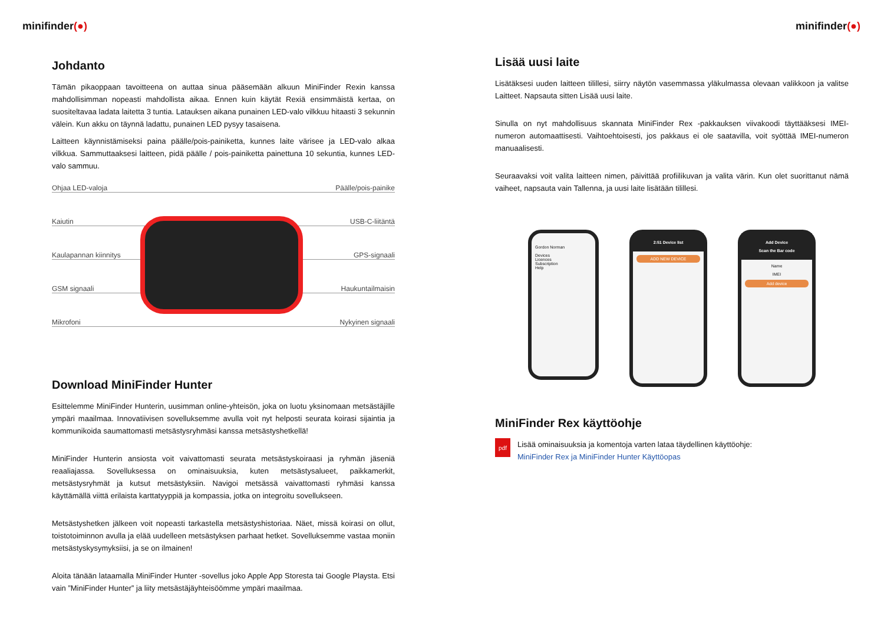minifinder(●)
Johdanto
Tämän pikaoppaan tavoitteena on auttaa sinua pääsemään alkuun MiniFinder Rexin kanssa mahdollisimman nopeasti mahdollista aikaa. Ennen kuin käytät Rexiä ensimmäistä kertaa, on suositeltavaa ladata laitetta 3 tuntia. Latauksen aikana punainen LED-valo vilkkuu hitaasti 3 sekunnin välein. Kun akku on täynnä ladattu, punainen LED pysyy tasaisena.
Laitteen käynnistämiseksi paina päälle/pois-painiketta, kunnes laite värisee ja LED-valo alkaa vilkkua. Sammuttaaksesi laitteen, pidä päälle / pois-painiketta painettuna 10 sekuntia, kunnes LED-valo sammuu.
Ohjaa LED-valoja Päälle/pois-painike
Kaiutin USB-C-liitäntä
Kaulapannan kiinnitys GPS-signaali
GSM signaali Haukuntailmaisin
Mikrofoni Nykyinen signaali
Download MiniFinder Hunter
Esittelemme MiniFinder Hunterin, uusimman online-yhteisön, joka on luotu yksinomaan metsästäjille ympäri maailmaa. Innovatiivisen sovelluksemme avulla voit nyt helposti seurata koirasi sijaintia ja kommunikoida saumattomasti metsästysryhmäsi kanssa metsästyshetkellä!
MiniFinder Hunterin ansiosta voit vaivattomasti seurata metsästyskoiraasi ja ryhmän jäseniä reaaliajassa. Sovelluksessa on ominaisuuksia, kuten metsästysalueet, paikkamerkit, metsästysryhmät ja kutsut metsästyksiin. Navigoi metsässä vaivattomasti ryhmäsi kanssa käyttämällä viittä erilaista karttatyyppiä ja kompassia, jotka on integroitu sovellukseen.
Metsästyshetken jälkeen voit nopeasti tarkastella metsästyshistoriaa. Näet, missä koirasi on ollut, toistotoiminnon avulla ja elää uudelleen metsästyksen parhaat hetket. Sovelluksemme vastaa moniin metsästyskysymyksiisi, ja se on ilmainen!
Aloita tänään lataamalla MiniFinder Hunter -sovellus joko Apple App Storesta tai Google Playsta. Etsi vain ”MiniFinder Hunter” ja liity metsästäjäyhteisöömme ympäri maailmaa.
minifinder(●)
Lisää uusi laite
Lisätäksesi uuden laitteen tilillesi, siirry näytön vasemmassa yläkulmassa olevaan valikkoon ja valitse Laitteet. Napsauta sitten Lisää uusi laite.
Sinulla on nyt mahdollisuus skannata MiniFinder Rex -pakkauksen viivakoodi täyttääksesi IMEI-numeron automaattisesti. Vaihtoehtoisesti, jos pakkaus ei ole saatavilla, voit syöttää IMEI-numeron manuaalisesti.
Seuraavaksi voit valita laitteen nimen, päivittää profiilikuvan ja valita värin. Kun olet suorittanut nämä vaiheet, napsauta vain Tallenna, ja uusi laite lisätään tilillesi.
Gordon Norman
Devices
Licences
Subscription
Help
2:51 Device list
ADD NEW DEVICE
Add Device
Scan the Bar code
Name
IMEI
Add device
MiniFinder Rex käyttöohje
pdf
Lisää ominaisuuksia ja komentoja varten lataa täydellinen käyttöohje:
MiniFinder Rex ja MiniFinder Hunter Käyttöopas